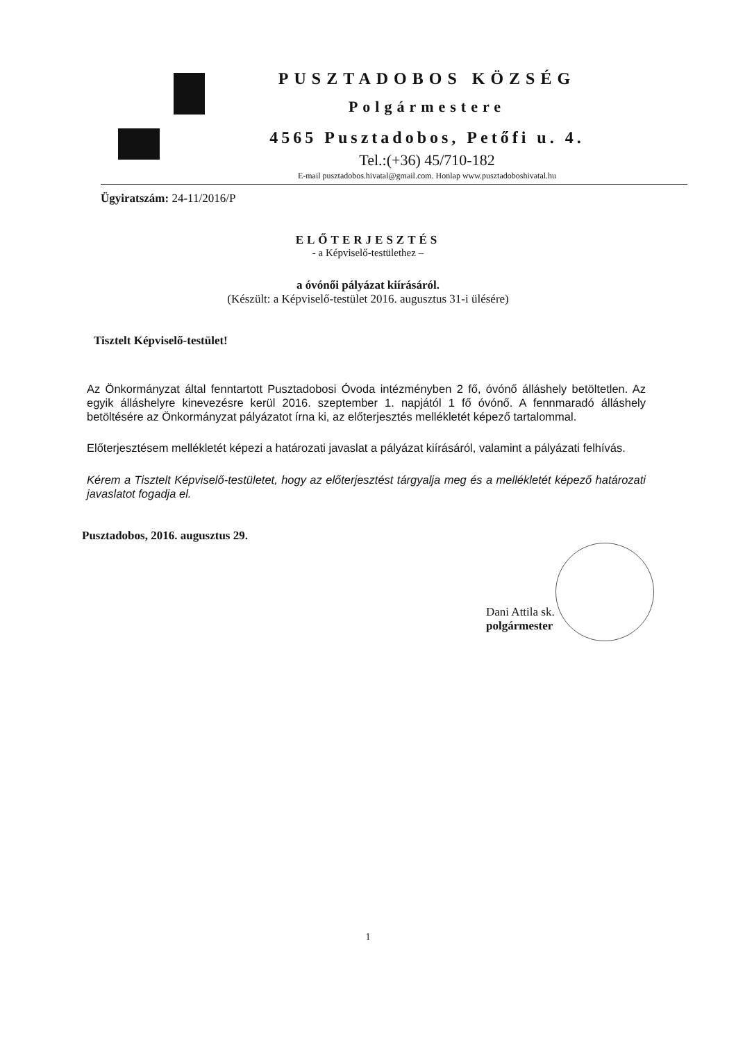PUSZTADOBOS KÖZSÉG
Polgármestere
4565 Pusztadobos, Petőfi u. 4.
Tel.:(+36) 45/710-182
E-mail pusztadobos.hivatal@gmail.com. Honlap www.pusztadoboshivatal.hu
Ügyiratszám: 24-11/2016/P
ELŐTERJESZTÉS
- a Képviselő-testülethez –
a óvónői pályázat kiírásáról.
(Készült: a Képviselő-testület 2016. augusztus 31-i ülésére)
Tisztelt Képviselő-testület!
Az Önkormányzat által fenntartott Pusztadobosi Óvoda intézményben 2 fő, óvónő álláshely betöltetlen. Az egyik álláshelyre kinevezésre kerül 2016. szeptember 1. napjától 1 fő óvónő. A fennmaradó álláshely betöltésére az Önkormányzat pályázatot írna ki, az előterjesztés mellékletét képező tartalommal.
Előterjesztésem mellékletét képezi a határozati javaslat a pályázat kiírásáról, valamint a pályázati felhívás.
Kérem a Tisztelt Képviselő-testületet, hogy az előterjesztést tárgyalja meg és a mellékletét képező határozati javaslatot fogadja el.
Pusztadobos, 2016. augusztus 29.
Dani Attila sk.
polgármester
1